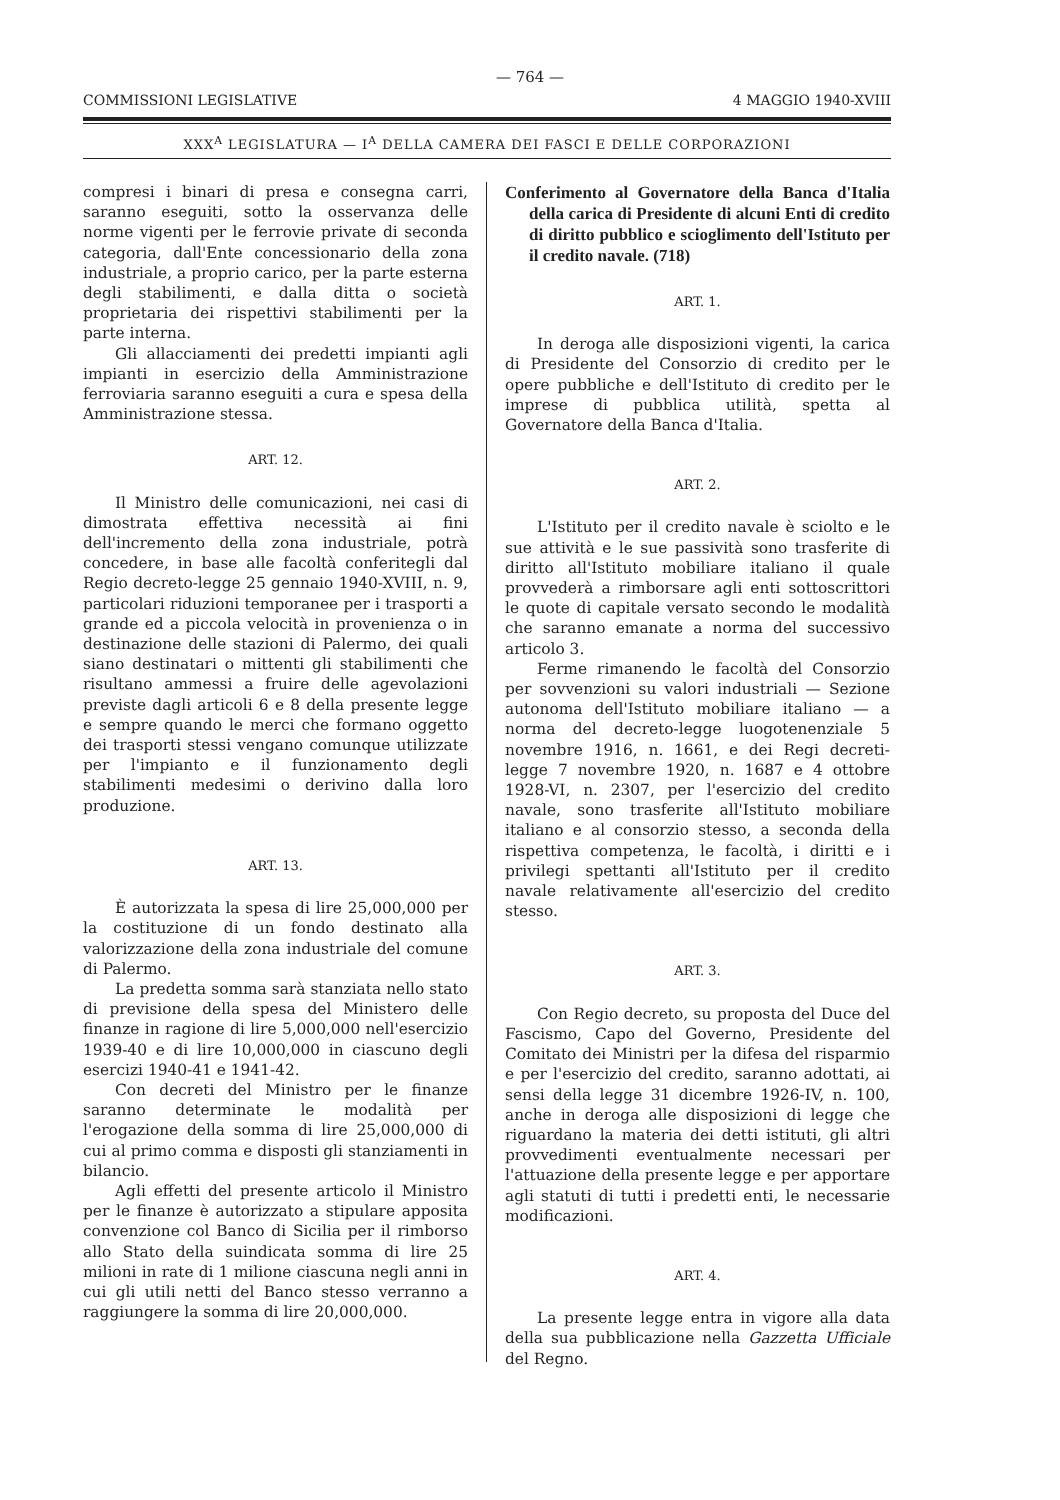— 764 —
COMMISSIONI LEGISLATIVE 4 MAGGIO 1940-XVIII
XXX<sup>A</sup> LEGISLATURA — I<sup>A</sup> DELLA CAMERA DEI FASCI E DELLE CORPORAZIONI
compresi i binari di presa e consegna carri, saranno eseguiti, sotto la osservanza delle norme vigenti per le ferrovie private di seconda categoria, dall'Ente concessionario della zona industriale, a proprio carico, per la parte esterna degli stabilimenti, e dalla ditta o società proprietaria dei rispettivi stabilimenti per la parte interna.
Gli allacciamenti dei predetti impianti agli impianti in esercizio della Amministrazione ferroviaria saranno eseguiti a cura e spesa della Amministrazione stessa.
ART. 12.
Il Ministro delle comunicazioni, nei casi di dimostrata effettiva necessità ai fini dell'incremento della zona industriale, potrà concedere, in base alle facoltà conferitegli dal Regio decreto-legge 25 gennaio 1940-XVIII, n. 9, particolari riduzioni temporanee per i trasporti a grande ed a piccola velocità in provenienza o in destinazione delle stazioni di Palermo, dei quali siano destinatari o mittenti gli stabilimenti che risultano ammessi a fruire delle agevolazioni previste dagli articoli 6 e 8 della presente legge e sempre quando le merci che formano oggetto dei trasporti stessi vengano comunque utilizzate per l'impianto e il funzionamento degli stabilimenti medesimi o derivino dalla loro produzione.
ART. 13.
È autorizzata la spesa di lire 25,000,000 per la costituzione di un fondo destinato alla valorizzazione della zona industriale del comune di Palermo.
La predetta somma sarà stanziata nello stato di previsione della spesa del Ministero delle finanze in ragione di lire 5,000,000 nell'esercizio 1939-40 e di lire 10,000,000 in ciascuno degli esercizi 1940-41 e 1941-42.
Con decreti del Ministro per le finanze saranno determinate le modalità per l'erogazione della somma di lire 25,000,000 di cui al primo comma e disposti gli stanziamenti in bilancio.
Agli effetti del presente articolo il Ministro per le finanze è autorizzato a stipulare apposita convenzione col Banco di Sicilia per il rimborso allo Stato della suindicata somma di lire 25 milioni in rate di 1 milione ciascuna negli anni in cui gli utili netti del Banco stesso verranno a raggiungere la somma di lire 20,000,000.
Conferimento al Governatore della Banca d'Italia della carica di Presidente di alcuni Enti di credito di diritto pubblico e scioglimento dell'Istituto per il credito navale. (718)
ART. 1.
In deroga alle disposizioni vigenti, la carica di Presidente del Consorzio di credito per le opere pubbliche e dell'Istituto di credito per le imprese di pubblica utilità, spetta al Governatore della Banca d'Italia.
ART. 2.
L'Istituto per il credito navale è sciolto e le sue attività e le sue passività sono trasferite di diritto all'Istituto mobiliare italiano il quale provvederà a rimborsare agli enti sottoscrittori le quote di capitale versato secondo le modalità che saranno emanate a norma del successivo articolo 3.
Ferme rimanendo le facoltà del Consorzio per sovvenzioni su valori industriali — Sezione autonoma dell'Istituto mobiliare italiano — a norma del decreto-legge luogotenenziale 5 novembre 1916, n. 1661, e dei Regi decreti-legge 7 novembre 1920, n. 1687 e 4 ottobre 1928-VI, n. 2307, per l'esercizio del credito navale, sono trasferite all'Istituto mobiliare italiano e al consorzio stesso, a seconda della rispettiva competenza, le facoltà, i diritti e i privilegi spettanti all'Istituto per il credito navale relativamente all'esercizio del credito stesso.
ART. 3.
Con Regio decreto, su proposta del Duce del Fascismo, Capo del Governo, Presidente del Comitato dei Ministri per la difesa del risparmio e per l'esercizio del credito, saranno adottati, ai sensi della legge 31 dicembre 1926-IV, n. 100, anche in deroga alle disposizioni di legge che riguardano la materia dei detti istituti, gli altri provvedimenti eventualmente necessari per l'attuazione della presente legge e per apportare agli statuti di tutti i predetti enti, le necessarie modificazioni.
ART. 4.
La presente legge entra in vigore alla data della sua pubblicazione nella Gazzetta Ufficiale del Regno.